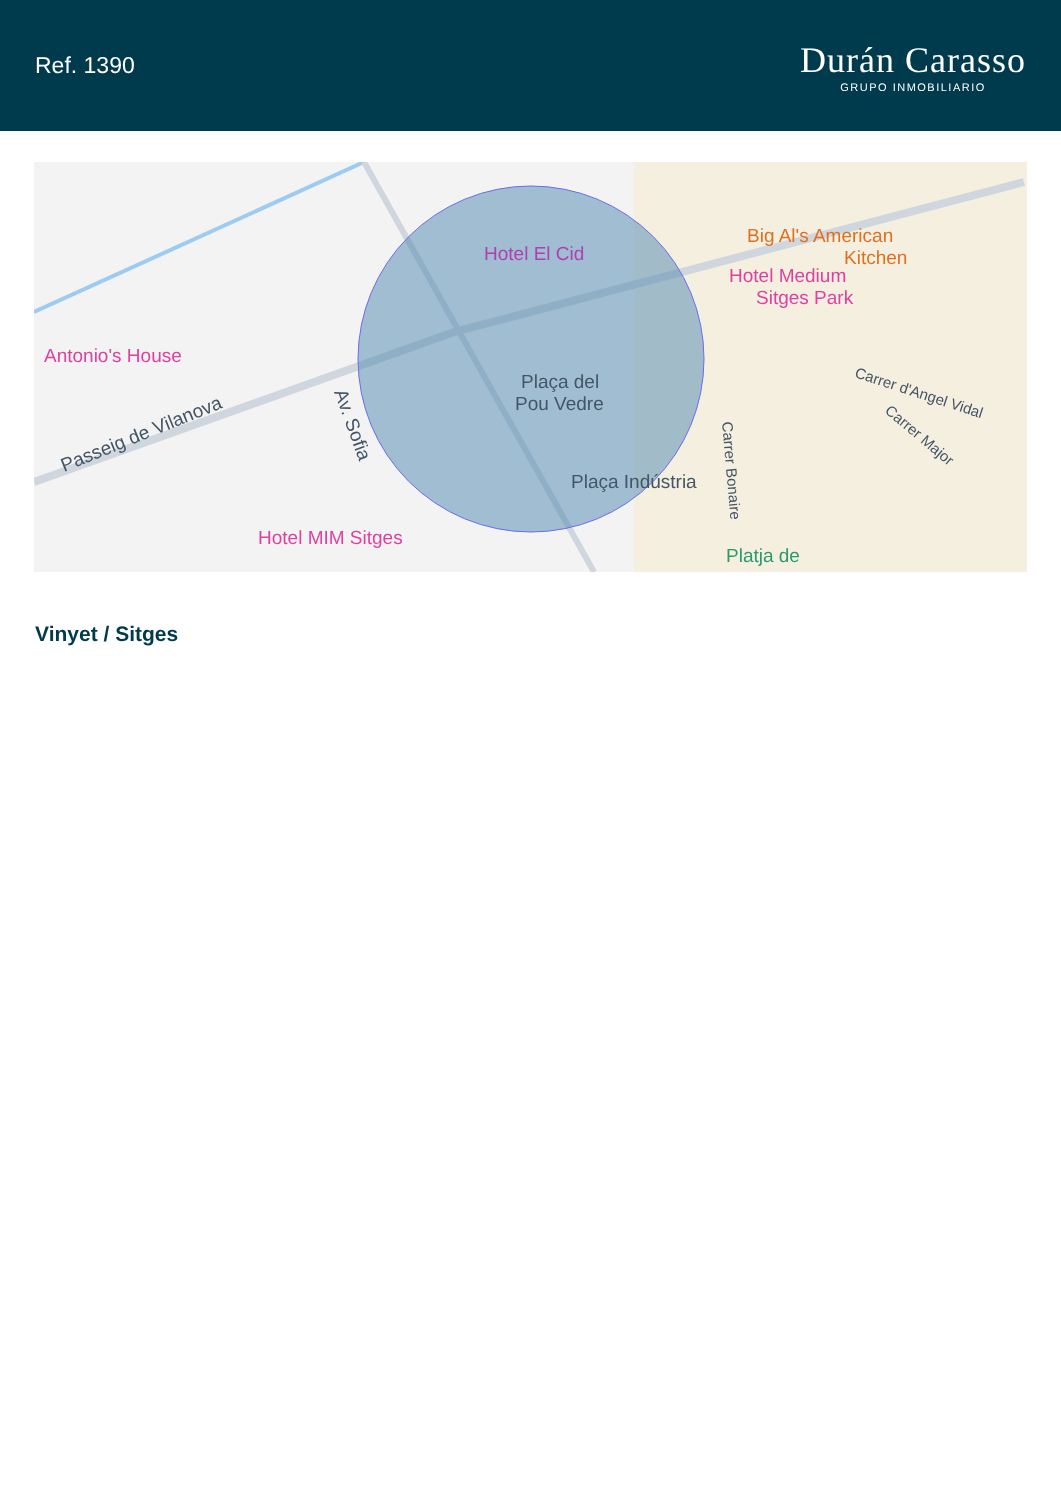Ref. 1390
Durán Carasso
GRUPO INMOBILIARIO
Hotel El Cid
Antonio's House
Hotel Medium
Sitges Park
Big Al's American
Kitchen
Plaça del
Pou Vedre
Plaça Indústria
Hotel MIM Sitges
Platja de
Passeig de Vilanova
Av. Sofia
Carrer Bonaire
Carrer d'Angel Vidal
Carrer Major
Vinyet / Sitges